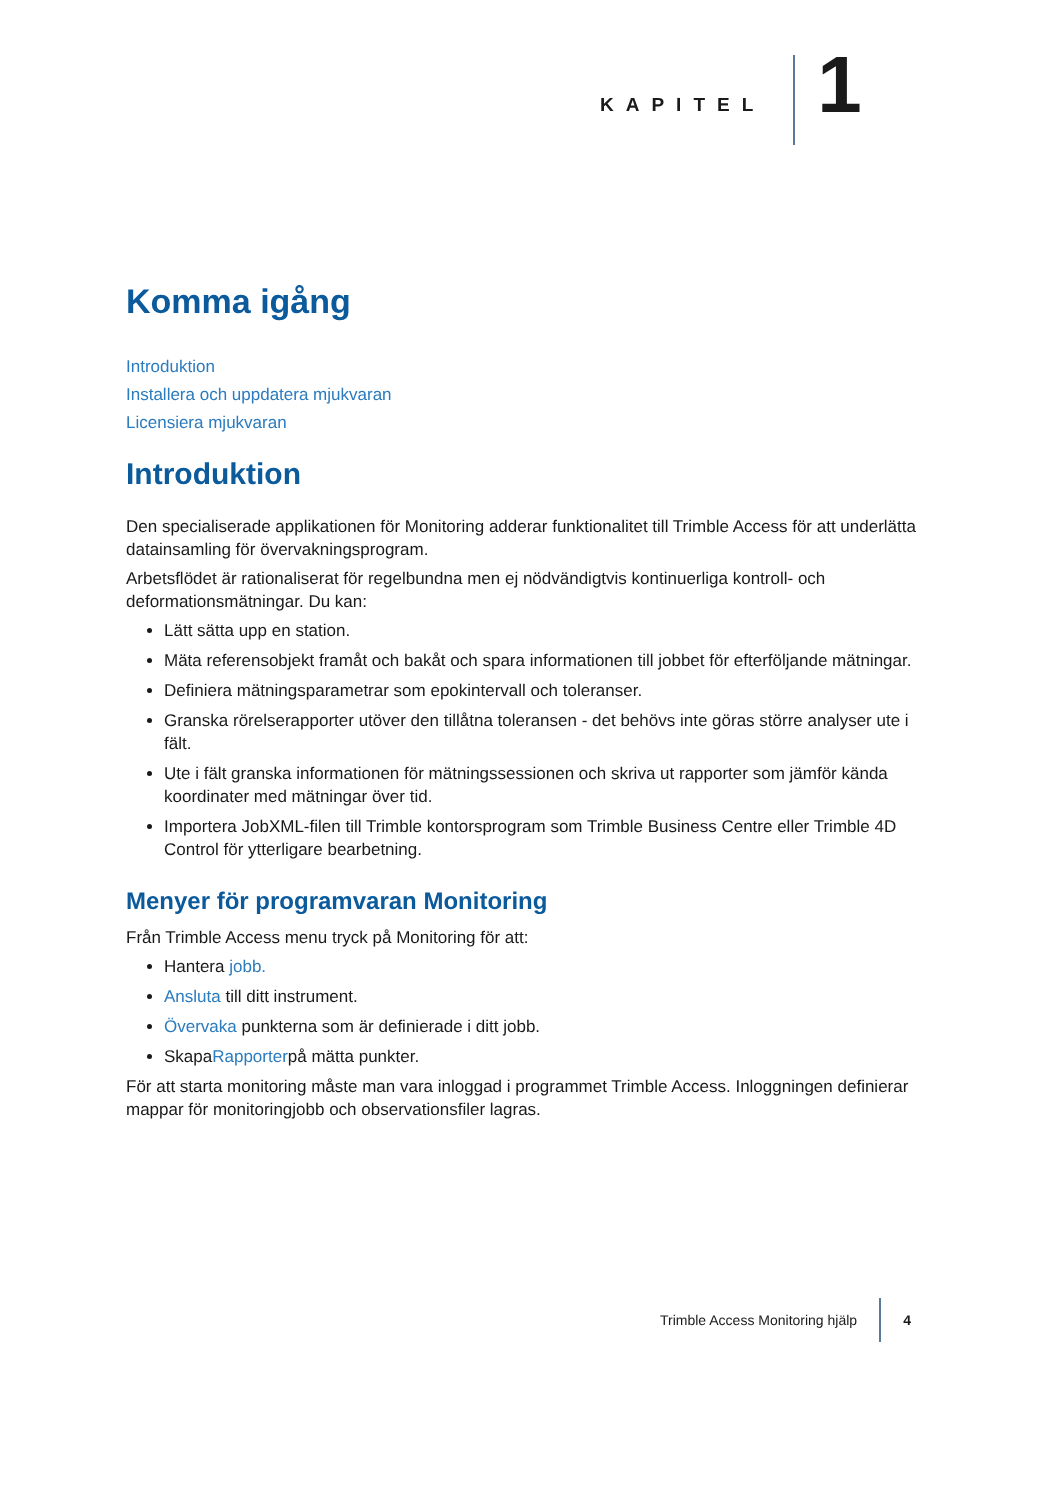KAPITEL
1
Komma igång
Introduktion
Installera och uppdatera mjukvaran
Licensiera mjukvaran
Introduktion
Den specialiserade applikationen för Monitoring adderar funktionalitet till Trimble Access för att underlätta datainsamling för övervakningsprogram.
Arbetsflödet är rationaliserat för regelbundna men ej nödvändigtvis kontinuerliga kontroll- och deformationsmätningar. Du kan:
Lätt sätta upp en station.
Mäta referensobjekt framåt och bakåt och spara informationen till jobbet för efterföljande mätningar.
Definiera mätningsparametrar som epokintervall och toleranser.
Granska rörelserapporter utöver den tillåtna toleransen - det behövs inte göras större analyser ute i fält.
Ute i fält granska informationen för mätningssessionen och skriva ut rapporter som jämför kända koordinater med mätningar över tid.
Importera JobXML-filen till Trimble kontorsprogram som Trimble Business Centre eller Trimble 4D Control för ytterligare bearbetning.
Menyer för programvaran Monitoring
Från Trimble Access menu tryck på Monitoring för att:
Hantera jobb.
Ansluta till ditt instrument.
Övervaka punkterna som är definierade i ditt jobb.
SkapaRapporterpå mätta punkter.
För att starta monitoring måste man vara inloggad i programmet Trimble Access. Inloggningen definierar mappar för monitoringjobb och observationsfiler lagras.
Trimble Access Monitoring hjälp
4